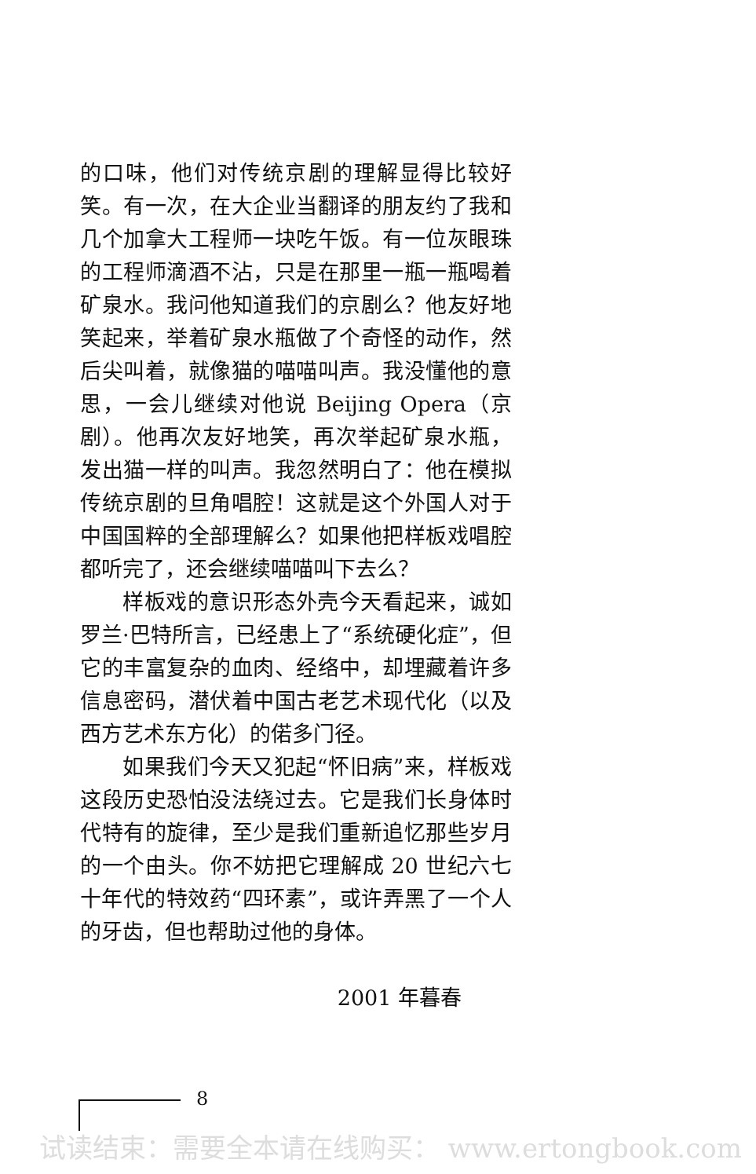的口味，他们对传统京剧的理解显得比较好笑。有一次，在大企业当翻译的朋友约了我和几个加拿大工程师一块吃午饭。有一位灰眼珠的工程师滴酒不沾，只是在那里一瓶一瓶喝着矿泉水。我问他知道我们的京剧么？他友好地笑起来，举着矿泉水瓶做了个奇怪的动作，然后尖叫着，就像猫的喵喵叫声。我没懂他的意思，一会儿继续对他说 Beijing Opera（京剧）。他再次友好地笑，再次举起矿泉水瓶，发出猫一样的叫声。我忽然明白了：他在模拟传统京剧的旦角唱腔！这就是这个外国人对于中国国粹的全部理解么？如果他把样板戏唱腔都听完了，还会继续喵喵叫下去么？
样板戏的意识形态外壳今天看起来，诚如罗兰·巴特所言，已经患上了“系统硬化症”，但它的丰富复杂的血肉、经络中，却埋藏着许多信息密码，潜伏着中国古老艺术现代化（以及西方艺术东方化）的偌多门径。
如果我们今天又犯起“怀旧病”来，样板戏这段历史恐怕没法绕过去。它是我们长身体时代特有的旋律，至少是我们重新追忆那些岁月的一个由头。你不妨把它理解成 20 世纪六七十年代的特效药“四环素”，或许弄黑了一个人的牙齿，但也帮助过他的身体。
2001 年暮春
8
试读结束：需要全本请在线购买： www.ertongbook.com